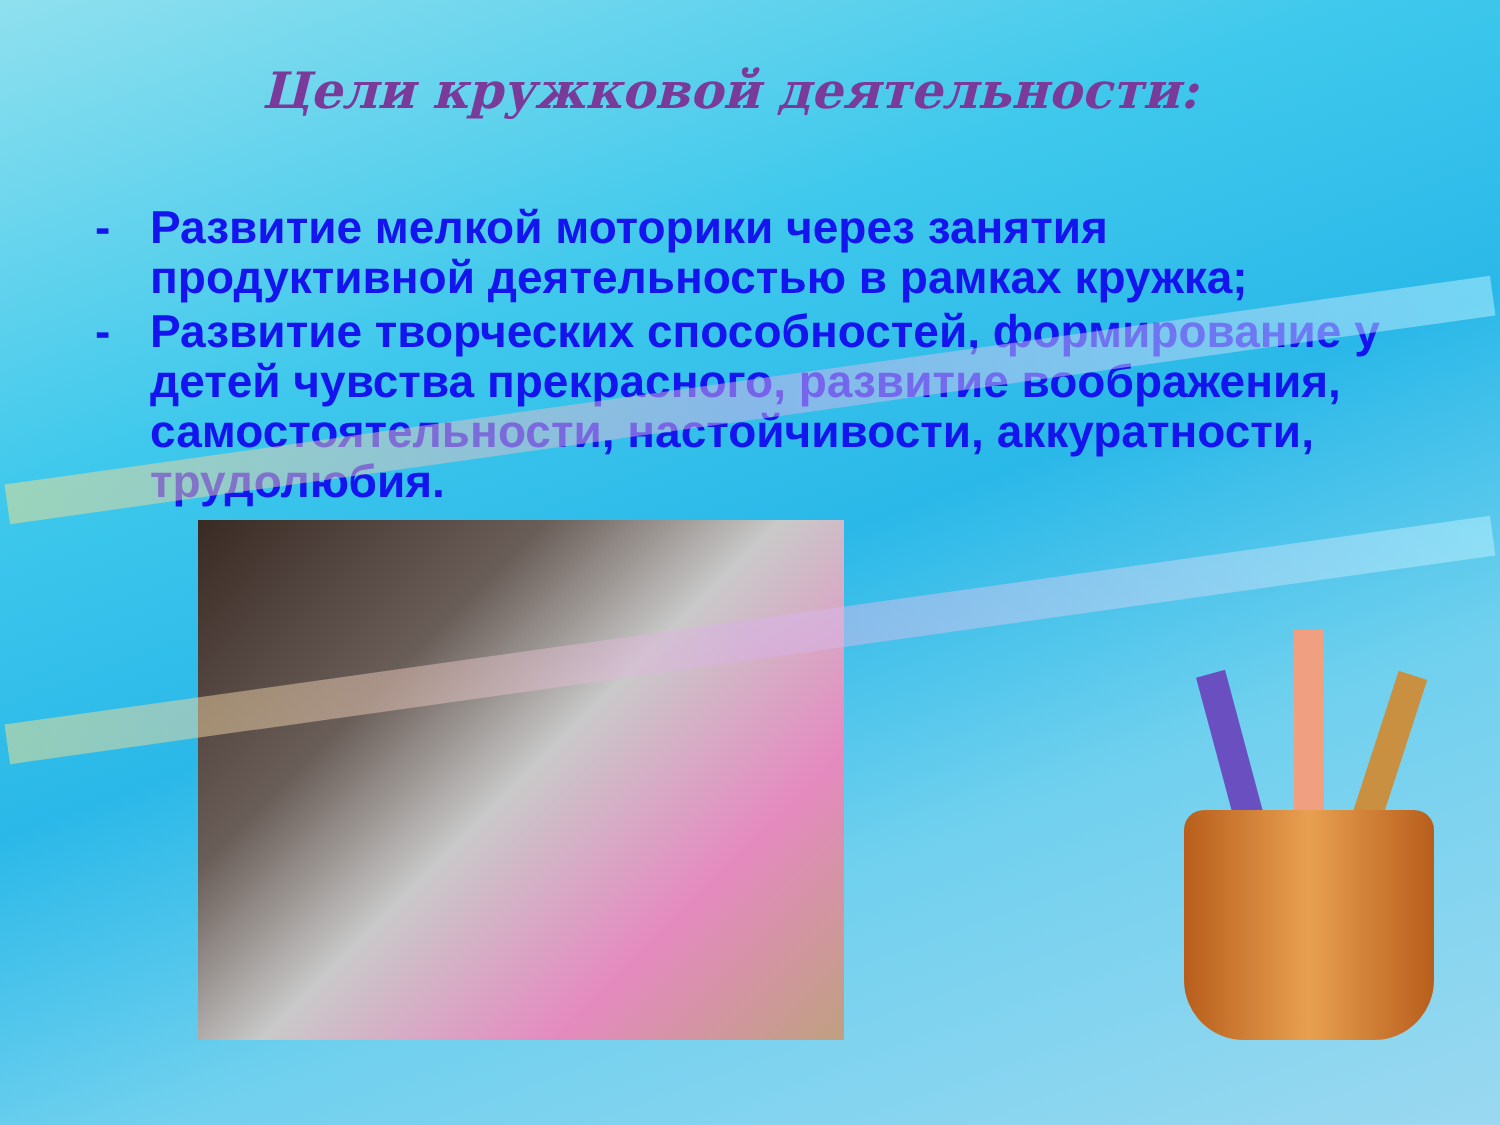Цели кружковой деятельности:
- Развитие мелкой моторики через занятия продуктивной деятельностью в рамках кружка;
- Развитие творческих способностей, формирование у детей чувства прекрасного, развитие воображения, самостоятельности, настойчивости, аккуратности, трудолюбия.